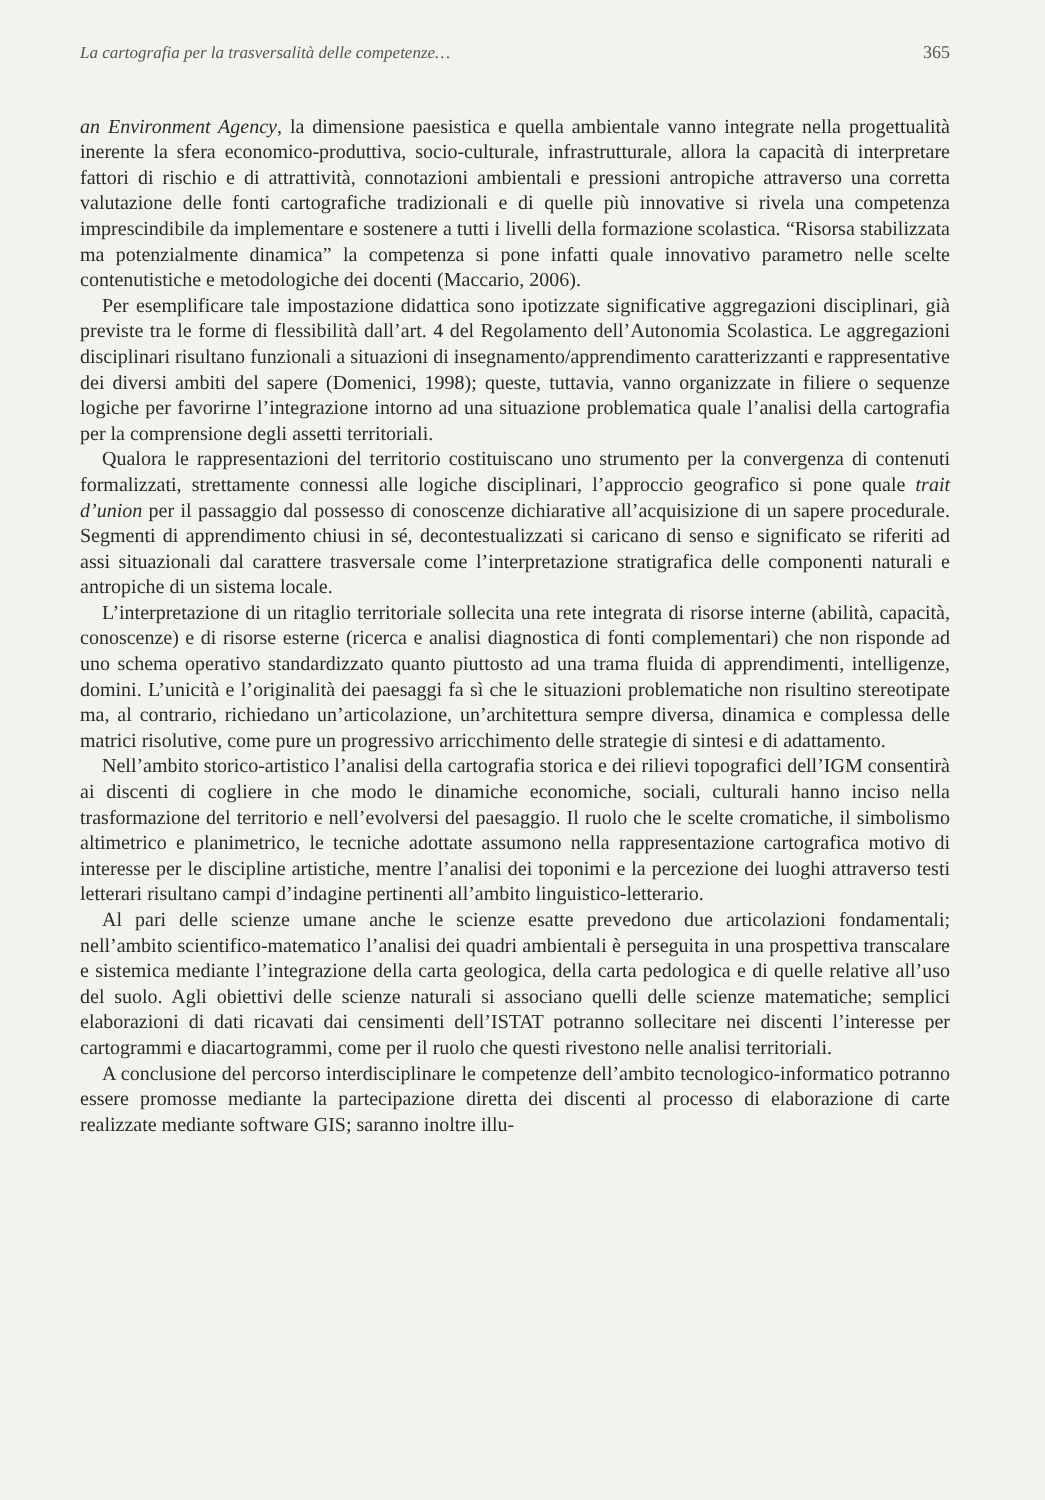La cartografia per la trasversalità delle competenze… 365
an Environment Agency, la dimensione paesistica e quella ambientale vanno integrate nella progettualità inerente la sfera economico-produttiva, socio-culturale, infrastrutturale, allora la capacità di interpretare fattori di rischio e di attrattività, connotazioni ambientali e pressioni antropiche attraverso una corretta valutazione delle fonti cartografiche tradizionali e di quelle più innovative si rivela una competenza imprescindibile da implementare e sostenere a tutti i livelli della formazione scolastica. “Risorsa stabilizzata ma potenzialmente dinamica” la competenza si pone infatti quale innovativo parametro nelle scelte contenutistiche e metodologiche dei docenti (Maccario, 2006).
Per esemplificare tale impostazione didattica sono ipotizzate significative aggregazioni disciplinari, già previste tra le forme di flessibilità dall’art. 4 del Regolamento dell’Autonomia Scolastica. Le aggregazioni disciplinari risultano funzionali a situazioni di insegnamento/apprendimento caratterizzanti e rappresentative dei diversi ambiti del sapere (Domenici, 1998); queste, tuttavia, vanno organizzate in filiere o sequenze logiche per favorirne l’integrazione intorno ad una situazione problematica quale l’analisi della cartografia per la comprensione degli assetti territoriali.
Qualora le rappresentazioni del territorio costituiscano uno strumento per la convergenza di contenuti formalizzati, strettamente connessi alle logiche disciplinari, l’approccio geografico si pone quale trait d’union per il passaggio dal possesso di conoscenze dichiarative all’acquisizione di un sapere procedurale. Segmenti di apprendimento chiusi in sé, decontestualizzati si caricano di senso e significato se riferiti ad assi situazionali dal carattere trasversale come l’interpretazione stratigrafica delle componenti naturali e antropiche di un sistema locale.
L’interpretazione di un ritaglio territoriale sollecita una rete integrata di risorse interne (abilità, capacità, conoscenze) e di risorse esterne (ricerca e analisi diagnostica di fonti complementari) che non risponde ad uno schema operativo standardizzato quanto piuttosto ad una trama fluida di apprendimenti, intelligenze, domini. L’unicità e l’originalità dei paesaggi fa sì che le situazioni problematiche non risultino stereotipate ma, al contrario, richiedano un’articolazione, un’architettura sempre diversa, dinamica e complessa delle matrici risolutive, come pure un progressivo arricchimento delle strategie di sintesi e di adattamento.
Nell’ambito storico-artistico l’analisi della cartografia storica e dei rilievi topografici dell’IGM consentirà ai discenti di cogliere in che modo le dinamiche economiche, sociali, culturali hanno inciso nella trasformazione del territorio e nell’evolversi del paesaggio. Il ruolo che le scelte cromatiche, il simbolismo altimetrico e planimetrico, le tecniche adottate assumono nella rappresentazione cartografica motivo di interesse per le discipline artistiche, mentre l’analisi dei toponimi e la percezione dei luoghi attraverso testi letterari risultano campi d’indagine pertinenti all’ambito linguistico-letterario.
Al pari delle scienze umane anche le scienze esatte prevedono due articolazioni fondamentali; nell’ambito scientifico-matematico l’analisi dei quadri ambientali è perseguita in una prospettiva transcalare e sistemica mediante l’integrazione della carta geologica, della carta pedologica e di quelle relative all’uso del suolo. Agli obiettivi delle scienze naturali si associano quelli delle scienze matematiche; semplici elaborazioni di dati ricavati dai censimenti dell’ISTAT potranno sollecitare nei discenti l’interesse per cartogrammi e diacartogrammi, come per il ruolo che questi rivestono nelle analisi territoriali.
A conclusione del percorso interdisciplinare le competenze dell’ambito tecnologico-informatico potranno essere promosse mediante la partecipazione diretta dei discenti al processo di elaborazione di carte realizzate mediante software GIS; saranno inoltre illu-